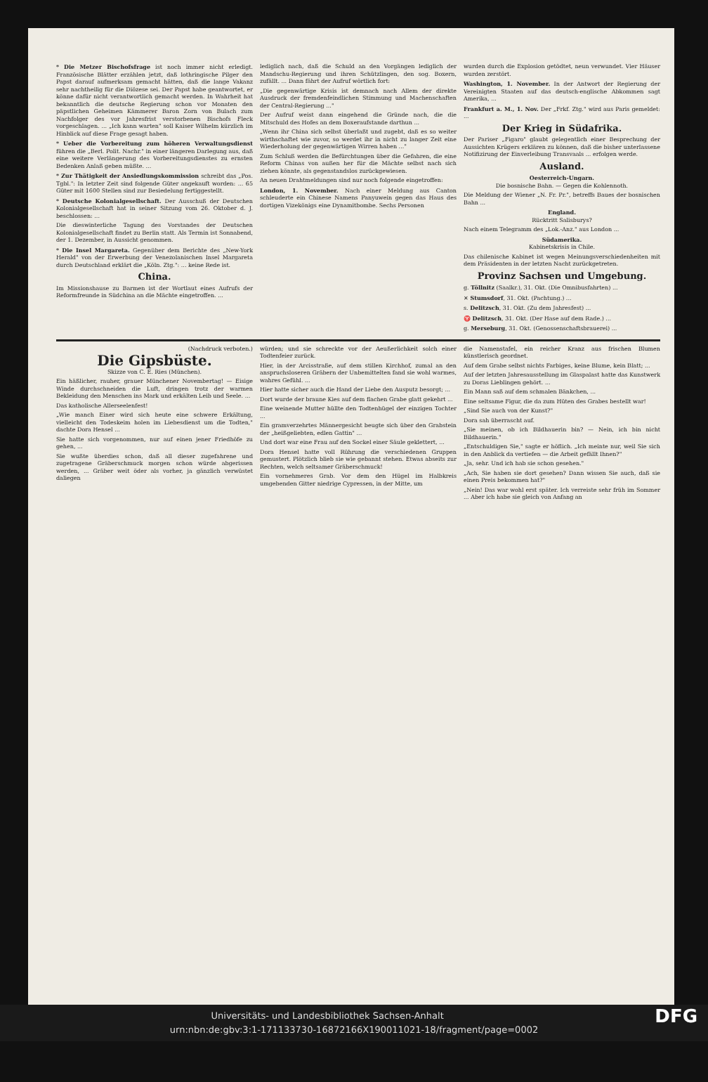* Die Metzer Bischofsfrage ist noch immer nicht erledigt. Französische Blätter erzählen jetzt, daß lothringische Pilger den Papst darauf aufmerksam gemacht hätten, daß die lange Vakanz sehr nachtheilig für die Diözese sei. Der Papst habe geantwortet, er könne dafür nicht verantwortlich gemacht werden. In Wahrheit hat bekanntlich die deutsche Regierung schon vor Monaten den päpstlichen Geheimen Kämmerer Baron Zorn von Bulach zum Nachfolger des vor Jahresfrist verstorbenen Bischofs Fleck vorgeschlagen. ... „Ich kann warten" soll Kaiser Wilhelm kürzlich im Hinblick auf diese Frage gesagt haben.
* Ueber die Vorbereitung zum höheren Verwaltungsdienst führen die „Berl. Polit. Nachr." in einer längeren Darlegung aus, daß eine weitere Verlängerung des Vorbereitungsdienstes zu ernsten Bedenken Anlaß geben müßte. ...
* Zur Thätigkeit der Ansiedlungskommission schreibt das „Pos. Tgbl.": In letzter Zeit sind folgende Güter angekauft worden: ... 65 Güter mit 1600 Stellen sind zur Besiedelung fertiggestellt.
* Deutsche Kolonialgesellschaft. Der Ausschuß der Deutschen Kolonialgesellschaft hat in seiner Sitzung vom 26. Oktober d. J. beschlossen: ...
Die dieswinterliche Tagung des Vorstandes der Deutschen Kolonialgesellschaft findet zu Berlin statt. Als Termin ist Sonnabend, der 1. Dezember, in Aussicht genommen.
* Die Insel Margareta. Gegenüber dem Berichte des „New-York Herald" von der Erwerbung der Venezolanischen Insel Margareta durch Deutschland erklärt die „Köln. Ztg.": ... keine Rede ist.
China.
Im Missionshause zu Barmen ist der Wortlaut eines Aufrufs der Reformfreunde in Südchina an die Mächte eingetroffen. ...
lediglich nach, daß die Schuld an den Vorgängen lediglich der Mandschu-Regierung und ihren Schützlingen, den sog. Boxern, zufällt. ... Dann fährt der Aufruf wörtlich fort:
„Die gegenwärtige Krisis ist demnach nach Allem der direkte Ausdruck der fremdenfeindlichen Stimmung und Machenschaften der Central-Regierung ..."
Der Aufruf weist dann eingehend die Gründe nach, die die Mitschuld des Hofes an dem Boxeraufstande darthun ...
„Wenn ihr China sich selbst überlaßt und zugebt, daß es so weiter wirthschaftet wie zuvor, so werdet ihr in nicht zu langer Zeit eine Wiederholung der gegenwärtigen Wirren haben ..."
Zum Schluß werden die Befürchtungen über die Gefahren, die eine Reform Chinas von außen her für die Mächte selbst nach sich ziehen könnte, als gegenstandslos zurückgewiesen.
An neuen Drahtmeldungen sind nur noch folgende eingetroffen:
London, 1. November. Nach einer Meldung aus Canton schleuderte ein Chinese Namens Panyuwein gegen das Haus des dortigen Vizekönigs eine Dynamitbombe. Sechs Personen
wurden durch die Explosion getödtet, neun verwundet. Vier Häuser wurden zerstört.
Washington, 1. November. In der Antwort der Regierung der Vereinigten Staaten auf das deutsch-englische Abkommen sagt Amerika, ...
Frankfurt a. M., 1. Nov. Der „Frkf. Ztg." wird aus Paris gemeldet: ...
Der Krieg in Südafrika.
Der Pariser „Figaro" glaubt gelegentlich einer Besprechung der Aussichten Krügers erklären zu können, daß die bisher unterlassene Notifizirung der Einverleibung Transvaals ... erfolgen werde.
Ausland.
Oesterreich-Ungarn.
Die bosnische Bahn. — Gegen die Kohlennoth.
Die Meldung der Wiener „N. Fr. Pr.", betreffs Baues der bosnischen Bahn ...
England.
Rücktritt Salisburys?
Nach einem Telegramm des „Lok.-Anz." aus London ...
Südamerika.
Kabinetskrisis in Chile.
Das chilenische Kabinet ist wegen Meinungsverschiedenheiten mit dem Präsidenten in der letzten Nacht zurückgetreten.
Provinz Sachsen und Umgebung.
g. Töllnitz (Saalkr.), 31. Okt. (Die Omnibusfahrten) ...
✕ Stumsdorf, 31. Okt. (Pachtung.) ...
s. Delitzsch, 31. Okt. (Zu dem Jahresfest) ...
♈ Delitzsch, 31. Okt. (Der Hase auf dem Rade.) ...
g. Merseburg, 31. Okt. (Genossenschaftsbrauerei) ...
(Nachdruck verboten.)
Die Gipsbüste.
Skizze von C. E. Ries (München).
Ein häßlicher, rauher, grauer Münchener Novembertag! — Eisige Winde durchschneiden die Luft, dringen trotz der warmen Bekleidung den Menschen ins Mark und erkälten Leib und Seele. ...
Das katholische Allerseelenfest!
„Wie manch Einer wird sich heute eine schwere Erkältung, vielleicht den Todeskeim holen im Liebesdienst um die Todten," dachte Dora Hensel ...
Sie hatte sich vorgenommen, nur auf einen jener Friedhöfe zu gehen, ...
Sie wußte überdies schon, daß all dieser zugefahrene und zugetragene Gräberschmuck morgen schon würde abgerissen werden, ... Gräber weit öder als vorher, ja gänzlich verwüstet daliegen
würden; und sie schreckte vor der Aeußerlichkeit solch einer Todtenfeier zurück.
Hier, in der Arcisstraße, auf dem stillen Kirchhof, zumal an den anspruchsloseren Gräbern der Unbemittelten fand sie wohl warmes, wahres Gefühl. ...
Hier hatte sicher auch die Hand der Liebe den Ausputz besorgt; ...
Dort wurde der braune Kies auf dem flachen Grabe glatt gekehrt ...
Eine weinende Mutter hüllte den Todtenhügel der einzigen Tochter ...
Ein gramverzehrtes Männergesicht beugte sich über den Grabstein der „heißgeliebten, edlen Gattin" ...
Und dort war eine Frau auf den Sockel einer Säule geklettert, ...
Dora Hensel hatte voll Rührung die verschiedenen Gruppen gemustert. Plötzlich blieb sie wie gebannt stehen. Etwas abseits zur Rechten, welch seltsamer Gräberschmuck!
Ein vornehmeres Grab. Vor dem den Hügel im Halbkreis umgebenden Gitter niedrige Cypressen, in der Mitte, um
die Namenstafel, ein reicher Kranz aus frischen Blumen künstlerisch geordnet.
Auf dem Grabe selbst nichts Farbiges, keine Blume, kein Blatt; ...
Auf der letzten Jahresausstellung im Glaspalast hatte das Kunstwerk zu Doras Lieblingen gehört. ...
Ein Mann saß auf dem schmalen Bänkchen, ...
Eine seltsame Figur, die da zum Hüten des Grabes bestellt war!
„Sind Sie auch von der Kunst?"
Dora sah überrascht auf.
„Sie meinen, ob ich Bildhauerin bin? — Nein, ich bin nicht Bildhauerin."
„Entschuldigen Sie," sagte er höflich. „Ich meinte nur, weil Sie sich in den Anblick da vertiefen — die Arbeit gefällt Ihnen?"
„Ja, sehr. Und ich hab sie schon gesehen."
„Ach, Sie haben sie dort gesehen? Dann wissen Sie auch, daß sie einen Preis bekommen hat?"
„Nein! Das war wohl erst später. Ich verreiste sehr früh im Sommer ... Aber ich habe sie gleich von Anfang an
DFG Universitäts- und Landesbibliothek Sachsen-Anhalt
urn:nbn:de:gbv:3:1-171133730-16872166X190011021-18/fragment/page=0002